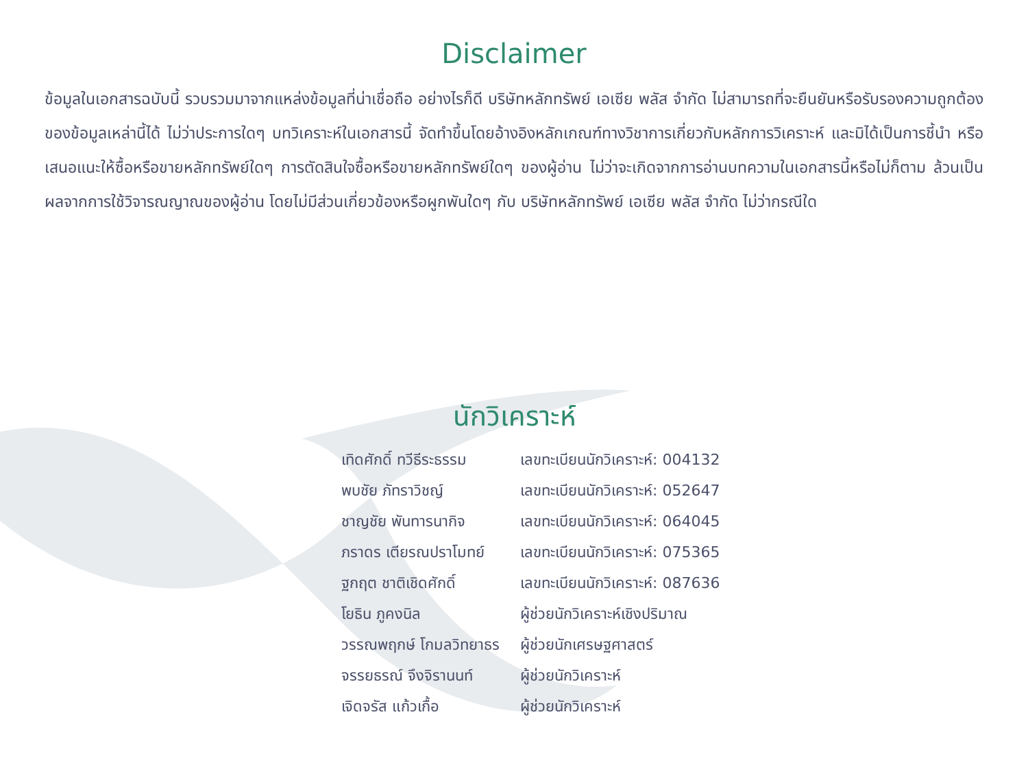Disclaimer
ข้อมูลในเอกสารฉบับนี้ รวบรวมมาจากแหล่งข้อมูลที่น่าเชื่อถือ อย่างไรก็ดี บริษัทหลักทรัพย์ เอเซีย พลัส จำกัด ไม่สามารถที่จะยืนยันหรือรับรองความถูกต้องของข้อมูลเหล่านี้ได้ ไม่ว่าประการใดๆ บทวิเคราะห์ในเอกสารนี้ จัดทำขึ้นโดยอ้างอิงหลักเกณฑ์ทางวิชาการเกี่ยวกับหลักการวิเคราะห์ และมิได้เป็นการชี้นำ หรือเสนอแนะให้ซื้อหรือขายหลักทรัพย์ใดๆ การตัดสินใจซื้อหรือขายหลักทรัพย์ใดๆ ของผู้อ่าน ไม่ว่าจะเกิดจากการอ่านบทความในเอกสารนี้หรือไม่ก็ตาม ล้วนเป็นผลจากการใช้วิจารณญาณของผู้อ่าน โดยไม่มีส่วนเกี่ยวข้องหรือผูกพันใดๆ กับ บริษัทหลักทรัพย์ เอเซีย พลัส จำกัด ไม่ว่ากรณีใด
นักวิเคราะห์
| เทิดศักดิ์ ทวีธีระธรรม | เลขทะเบียนนักวิเคราะห์: 004132 |
| พบชัย ภัทราวิชญ์ | เลขทะเบียนนักวิเคราะห์: 052647 |
| ชาญชัย พันทารนากิจ | เลขทะเบียนนักวิเคราะห์: 064045 |
| ภราดร เตียรณปราโมทย์ | เลขทะเบียนนักวิเคราะห์: 075365 |
| ฐกฤต ชาติเชิดศักดิ์ | เลขทะเบียนนักวิเคราะห์: 087636 |
| โยธิน ภูคงนิล | ผู้ช่วยนักวิเคราะห์เชิงปริมาณ |
| วรรณพฤกษ์ โกมลวิทยาธร | ผู้ช่วยนักเศรษฐศาสตร์ |
| จรรยธรณ์ จึงจิรานนท์ | ผู้ช่วยนักวิเคราะห์ |
| เจิดจรัส แก้วเกื้อ | ผู้ช่วยนักวิเคราะห์ |